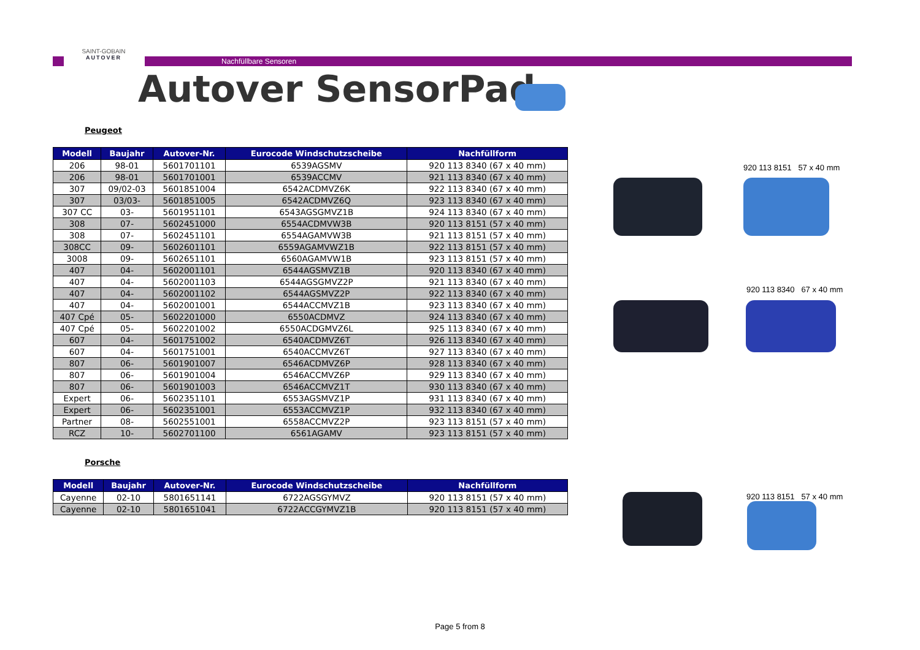Nachfüllbare Sensoren
SAINT-GOBAIN
AUTOVER
Autover SensorPad
Peugeot
| Modell | Baujahr | Autover-Nr. | Eurocode Windschutzscheibe | Nachfüllform |
| --- | --- | --- | --- | --- |
| 206 | 98-01 | 5601701101 | 6539AGSMV | 920 113 8340 (67 x 40 mm) |
| 206 | 98-01 | 5601701001 | 6539ACCMV | 921 113 8340 (67 x 40 mm) |
| 307 | 09/02-03 | 5601851004 | 6542ACDMVZ6K | 922 113 8340 (67 x 40 mm) |
| 307 | 03/03- | 5601851005 | 6542ACDMVZ6Q | 923 113 8340 (67 x 40 mm) |
| 307 CC | 03- | 5601951101 | 6543AGSGMVZ1B | 924 113 8340 (67 x 40 mm) |
| 308 | 07- | 5602451000 | 6554ACDMVW3B | 920 113 8151 (57 x 40 mm) |
| 308 | 07- | 5602451101 | 6554AGAMVW3B | 921 113 8151 (57 x 40 mm) |
| 308CC | 09- | 5602601101 | 6559AGAMVWZ1B | 922 113 8151 (57 x 40 mm) |
| 3008 | 09- | 5602651101 | 6560AGAMVW1B | 923 113 8151 (57 x 40 mm) |
| 407 | 04- | 5602001101 | 6544AGSMVZ1B | 920 113 8340 (67 x 40 mm) |
| 407 | 04- | 5602001103 | 6544AGSGMVZ2P | 921 113 8340 (67 x 40 mm) |
| 407 | 04- | 5602001102 | 6544AGSMVZ2P | 922 113 8340 (67 x 40 mm) |
| 407 | 04- | 5602001001 | 6544ACCMVZ1B | 923 113 8340 (67 x 40 mm) |
| 407 Cpé | 05- | 5602201000 | 6550ACDMVZ | 924 113 8340 (67 x 40 mm) |
| 407 Cpé | 05- | 5602201002 | 6550ACDGMVZ6L | 925 113 8340 (67 x 40 mm) |
| 607 | 04- | 5601751002 | 6540ACDMVZ6T | 926 113 8340 (67 x 40 mm) |
| 607 | 04- | 5601751001 | 6540ACCMVZ6T | 927 113 8340 (67 x 40 mm) |
| 807 | 06- | 5601901007 | 6546ACDMVZ6P | 928 113 8340 (67 x 40 mm) |
| 807 | 06- | 5601901004 | 6546ACCMVZ6P | 929 113 8340 (67 x 40 mm) |
| 807 | 06- | 5601901003 | 6546ACCMVZ1T | 930 113 8340 (67 x 40 mm) |
| Expert | 06- | 5602351101 | 6553AGSMVZ1P | 931 113 8340 (67 x 40 mm) |
| Expert | 06- | 5602351001 | 6553ACCMVZ1P | 932 113 8340 (67 x 40 mm) |
| Partner | 08- | 5602551001 | 6558ACCMVZ2P | 923 113 8151 (57 x 40 mm) |
| RCZ | 10- | 5602701100 | 6561AGAMV | 923 113 8151 (57 x 40 mm) |
Porsche
| Modell | Baujahr | Autover-Nr. | Eurocode Windschutzscheibe | Nachfüllform |
| --- | --- | --- | --- | --- |
| Cayenne | 02-10 | 5801651141 | 6722AGSGYMVZ | 920 113 8151 (57 x 40 mm) |
| Cayenne | 02-10 | 5801651041 | 6722ACCGYMVZ1B | 920 113 8151 (57 x 40 mm) |
920 113 8151 57 x 40 mm
920 113 8340 67 x 40 mm
920 113 8151 57 x 40 mm
Page 5 from 8